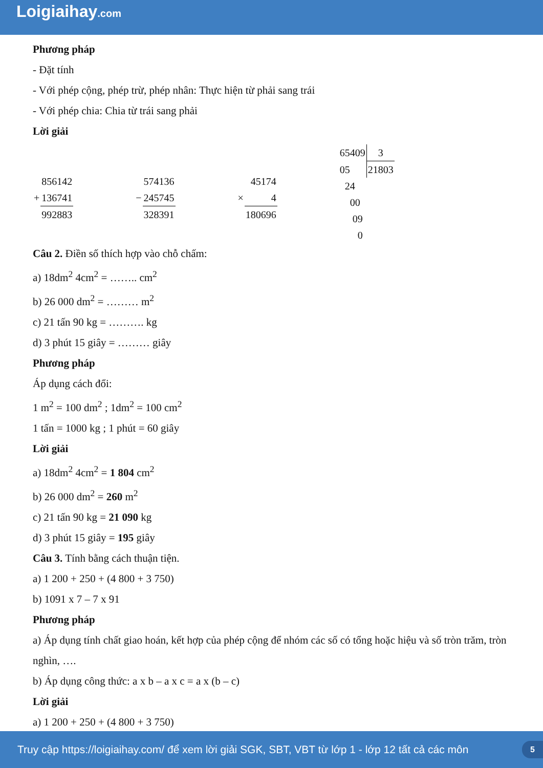Loigiaihay.com
Phương pháp
- Đặt tính
- Với phép cộng, phép trừ, phép nhân: Thực hiện từ phải sang trái
- Với phép chia: Chia từ trái sang phải
Lời giải
| | 856142 |
| + | 136741 |
| | 992883 |
| | 574136 |
| − | 245745 |
| | 328391 |
| | 45174 |
| × | 4 |
| | 180696 |
| 65409 | 3 |
| 05 | 21803 |
| 24 | |
| 00 | |
| 09 | |
| 0 | |
Câu 2. Điền số thích hợp vào chỗ chấm:
a) 18dm<sup>2</sup> 4cm<sup>2</sup> = …….. cm<sup>2</sup>
b) 26 000 dm<sup>2</sup> = ……… m<sup>2</sup>
c) 21 tấn 90 kg = ………. kg
d) 3 phút 15 giây = ……… giây
Phương pháp
Áp dụng cách đổi:
1 m<sup>2</sup> = 100 dm<sup>2</sup> ; 1dm<sup>2</sup> = 100 cm<sup>2</sup>
1 tấn = 1000 kg ; 1 phút = 60 giây
Lời giải
a) 18dm<sup>2</sup> 4cm<sup>2</sup> = 1 804 cm<sup>2</sup>
b) 26 000 dm<sup>2</sup> = 260 m<sup>2</sup>
c) 21 tấn 90 kg = 21 090 kg
d) 3 phút 15 giây = 195 giây
Câu 3. Tính bằng cách thuận tiện.
a) 1 200 + 250 + (4 800 + 3 750)
b) 1091 x 7 – 7 x 91
Phương pháp
a) Áp dụng tính chất giao hoán, kết hợp của phép cộng để nhóm các số có tổng hoặc hiệu và số tròn trăm, tròn nghìn, ….
b) Áp dụng công thức: a x b – a x c = a x (b – c)
Lời giải
a) 1 200 + 250 + (4 800 + 3 750)
Truy cập https://loigiaihay.com/ để xem lời giải SGK, SBT, VBT từ lớp 1 - lớp 12 tất cả các môn 5